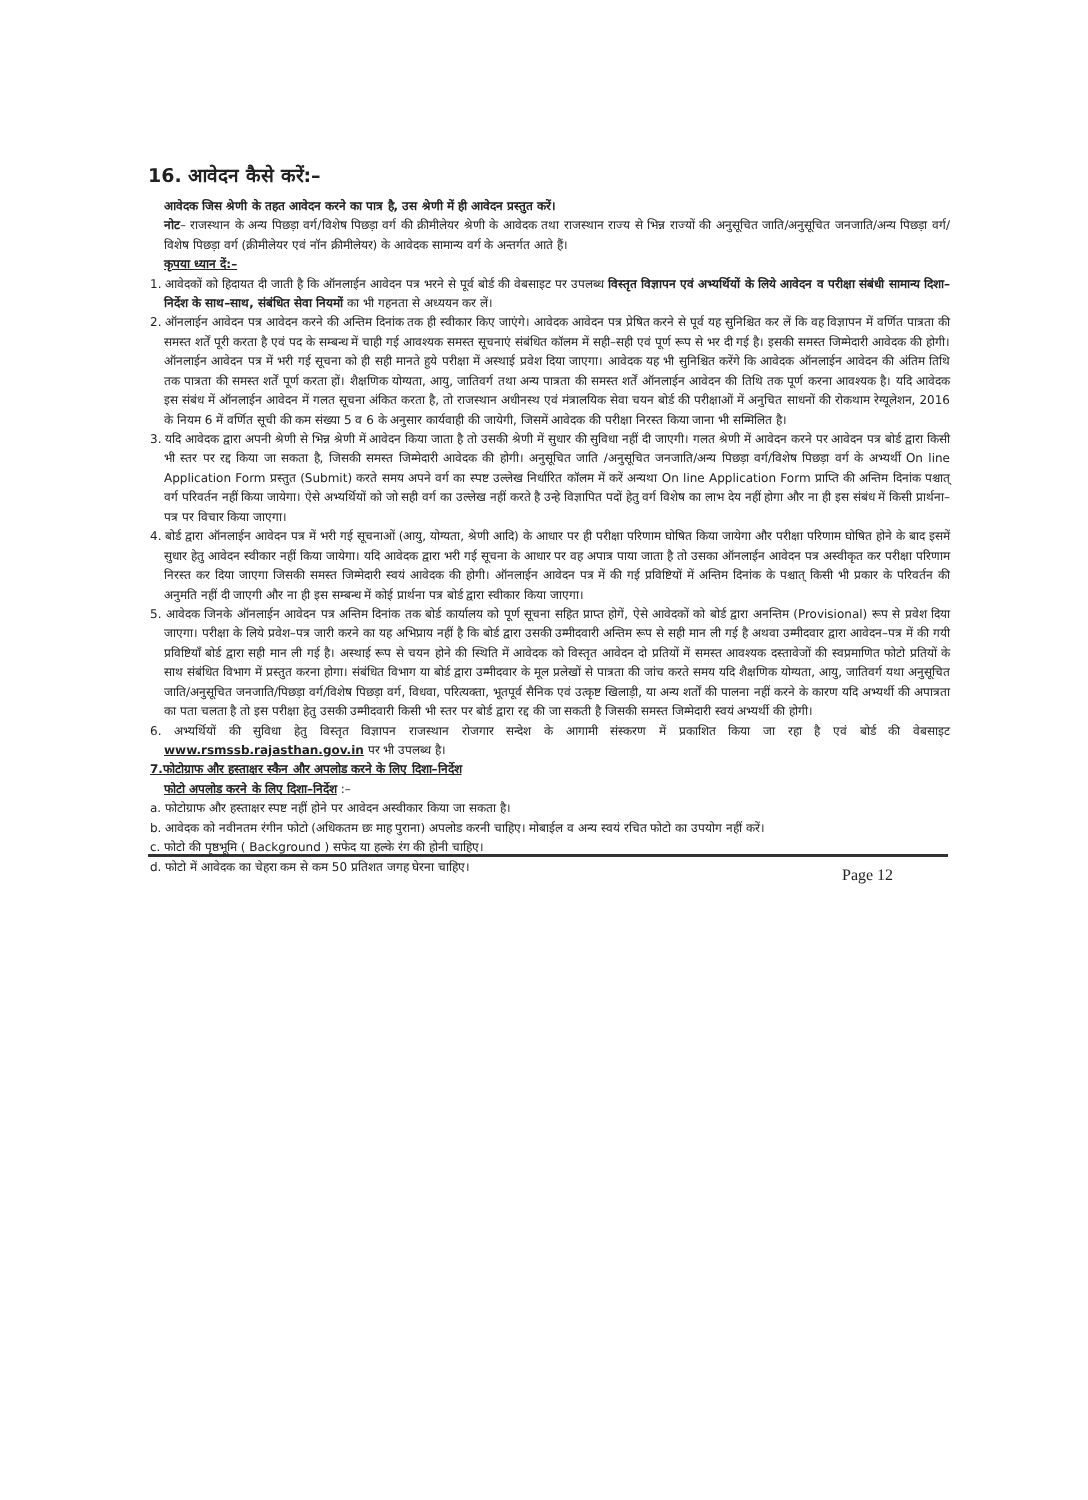16. आवेदन कैसे करें:–
आवेदक जिस श्रेणी के तहत आवेदन करने का पात्र है, उस श्रेणी में ही आवेदन प्रस्तुत करें।
नोट– राजस्थान के अन्य पिछड़ा वर्ग/विशेष पिछड़ा वर्ग की क्रीमीलेयर श्रेणी के आवेदक तथा राजस्थान राज्य से भिन्न राज्यों की अनुसूचित जाति/अनुसूचित जनजाति/अन्य पिछड़ा वर्ग/विशेष पिछड़ा वर्ग (क्रीमीलेयर एवं नॉन क्रीमीलेयर) के आवेदक सामान्य वर्ग के अन्तर्गत आते हैं।
कृपया ध्यान दें:–
1. आवेदकों को हिदायत दी जाती है कि ऑनलाईन आवेदन पत्र भरने से पूर्व बोर्ड की वेबसाइट पर उपलब्ध विस्तृत विज्ञापन एवं अभ्यर्थियों के लिये आवेदन व परीक्षा संबंधी सामान्य दिशा–निर्देश के साथ–साथ, संबंधित सेवा नियमों का भी गहनता से अध्ययन कर लें।
2. ऑनलाईन आवेदन पत्र आवेदन करने की अन्तिम दिनांक तक ही स्वीकार किए जाएंगे। आवेदक आवेदन पत्र प्रेषित करने से पूर्व यह सुनिश्चित कर लें कि वह विज्ञापन में वर्णित पात्रता की समस्त शर्तें पूरी करता है एवं पद के सम्बन्ध में चाही गई आवश्यक समस्त सूचनाएं संबंधित कॉलम में सही–सही एवं पूर्ण रूप से भर दी गई है। इसकी समस्त जिम्मेदारी आवेदक की होगी। ऑनलाईन आवेदन पत्र में भरी गई सूचना को ही सही मानते हुये परीक्षा में अस्थाई प्रवेश दिया जाएगा। आवेदक यह भी सुनिश्चित करेंगे कि आवेदक ऑनलाईन आवेदन की अंतिम तिथि तक पात्रता की समस्त शर्तें पूर्ण करता हों। शैक्षणिक योग्यता, आयु, जातिवर्ग तथा अन्य पात्रता की समस्त शर्तें ऑनलाईन आवेदन की तिथि तक पूर्ण करना आवश्यक है। यदि आवेदक इस संबंध में ऑनलाईन आवेदन में गलत सूचना अंकित करता है, तो राजस्थान अधीनस्थ एवं मंत्रालयिक सेवा चयन बोर्ड की परीक्षाओं में अनुचित साधनों की रोकथाम रेग्यूलेशन, 2016 के नियम 6 में वर्णित सूची की कम संख्या 5 व 6 के अनुसार कार्यवाही की जायेगी, जिसमें आवेदक की परीक्षा निरस्त किया जाना भी सम्मिलित है।
3. यदि आवेदक द्वारा अपनी श्रेणी से भिन्न श्रेणी में आवेदन किया जाता है तो उसकी श्रेणी में सुधार की सुविधा नहीं दी जाएगी। गलत श्रेणी में आवेदन करने पर आवेदन पत्र बोर्ड द्वारा किसी भी स्तर पर रद्द किया जा सकता है, जिसकी समस्त जिम्मेदारी आवेदक की होगी। अनुसूचित जाति /अनुसूचित जनजाति/अन्य पिछड़ा वर्ग/विशेष पिछड़ा वर्ग के अभ्यर्थी On line Application Form प्रस्तुत (Submit) करते समय अपने वर्ग का स्पष्ट उल्लेख निर्धारित कॉलम में करें अन्यथा On line Application Form प्राप्ति की अन्तिम दिनांक पश्चात् वर्ग परिवर्तन नहीं किया जायेगा। ऐसे अभ्यर्थियों को जो सही वर्ग का उल्लेख नहीं करते है उन्हे विज्ञापित पदों हेतु वर्ग विशेष का लाभ देय नहीं होगा और ना ही इस संबंध में किसी प्रार्थना–पत्र पर विचार किया जाएगा।
4. बोर्ड द्वारा ऑनलाईन आवेदन पत्र में भरी गई सूचनाओं (आयु, योग्यता, श्रेणी आदि) के आधार पर ही परीक्षा परिणाम घोषित किया जायेगा और परीक्षा परिणाम घोषित होने के बाद इसमें सुधार हेतु आवेदन स्वीकार नहीं किया जायेगा। यदि आवेदक द्वारा भरी गई सूचना के आधार पर वह अपात्र पाया जाता है तो उसका ऑनलाईन आवेदन पत्र अस्वीकृत कर परीक्षा परिणाम निरस्त कर दिया जाएगा जिसकी समस्त जिम्मेदारी स्वयं आवेदक की होगी। ऑनलाईन आवेदन पत्र में की गई प्रविष्टियों में अन्तिम दिनांक के पश्चात् किसी भी प्रकार के परिवर्तन की अनुमति नहीं दी जाएगी और ना ही इस सम्बन्ध में कोई प्रार्थना पत्र बोर्ड द्वारा स्वीकार किया जाएगा।
5. आवेदक जिनके ऑनलाईन आवेदन पत्र अन्तिम दिनांक तक बोर्ड कार्यालय को पूर्ण सूचना सहित प्राप्त होगें, ऐसे आवेदकों को बोर्ड द्वारा अनन्तिम (Provisional) रूप से प्रवेश दिया जाएगा। परीक्षा के लिये प्रवेश–पत्र जारी करने का यह अभिप्राय नहीं है कि बोर्ड द्वारा उसकी उम्मीदवारी अन्तिम रूप से सही मान ली गई है अथवा उम्मीदवार द्वारा आवेदन–पत्र में की गयी प्रविष्टियाँ बोर्ड द्वारा सही मान ली गई है। अस्थाई रूप से चयन होने की स्थिति में आवेदक को विस्तृत आवेदन दो प्रतियों में समस्त आवश्यक दस्तावेजों की स्वप्रमाणित फोटो प्रतियों के साथ संबंधित विभाग में प्रस्तुत करना होगा। संबंधित विभाग या बोर्ड द्वारा उम्मीदवार के मूल प्रलेखों से पात्रता की जांच करते समय यदि शैक्षणिक योग्यता, आयु, जातिवर्ग यथा अनुसूचित जाति/अनुसूचित जनजाति/पिछड़ा वर्ग/विशेष पिछड़ा वर्ग, विधवा, परित्यक्ता, भूतपूर्व सैनिक एवं उत्कृष्ट खिलाड़ी, या अन्य शर्तों की पालना नहीं करने के कारण यदि अभ्यर्थी की अपात्रता का पता चलता है तो इस परीक्षा हेतु उसकी उम्मीदवारी किसी भी स्तर पर बोर्ड द्वारा रद्द की जा सकती है जिसकी समस्त जिम्मेदारी स्वयं अभ्यर्थी की होगी।
6. अभ्यर्थियों की सुविधा हेतु विस्तृत विज्ञापन राजस्थान रोजगार सन्देश के आगामी संस्करण में प्रकाशित किया जा रहा है एवं बोर्ड की वेबसाइट www.rsmssb.rajasthan.gov.in पर भी उपलब्ध है।
7.फोटोग्राफ और हस्ताक्षर स्कैन और अपलोड करने के लिए दिशा–निर्देश
फोटो अपलोड करने के लिए दिशा–निर्देश :–
a. फोटोग्राफ और हस्ताक्षर स्पष्ट नहीं होने पर आवेदन अस्वीकार किया जा सकता है।
b. आवेदक को नवीनतम रंगीन फोटो (अधिकतम छः माह पुराना) अपलोड करनी चाहिए। मोबाईल व अन्य स्वयं रचित फोटो का उपयोग नहीं करें।
c. फोटो की पृष्ठभूमि ( Background ) सफेद या हल्के रंग की होनी चाहिए।
d. फोटो में आवेदक का चेहरा कम से कम 50 प्रतिशत जगह घेरना चाहिए।
Page 12